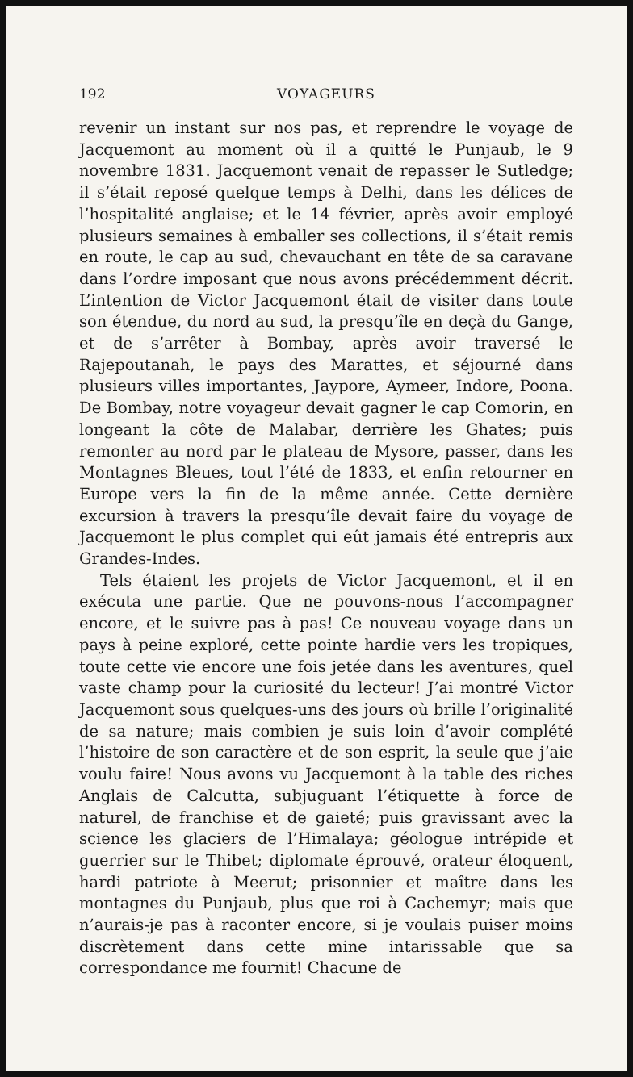192 VOYAGEURS
revenir un instant sur nos pas, et reprendre le voyage de Jacquemont au moment où il a quitté le Punjaub, le 9 novembre 1831. Jacquemont venait de repasser le Sutledge; il s’était reposé quelque temps à Delhi, dans les délices de l’hospitalité anglaise; et le 14 février, après avoir employé plusieurs semaines à emballer ses collections, il s’était remis en route, le cap au sud, chevauchant en tête de sa caravane dans l’ordre imposant que nous avons précédemment décrit. L’intention de Victor Jacquemont était de visiter dans toute son étendue, du nord au sud, la presqu’île en deçà du Gange, et de s’arrêter à Bombay, après avoir traversé le Rajepoutanah, le pays des Marattes, et séjourné dans plusieurs villes importantes, Jaypore, Aymeer, Indore, Poona. De Bombay, notre voyageur devait gagner le cap Comorin, en longeant la côte de Malabar, derrière les Ghates; puis remonter au nord par le plateau de Mysore, passer, dans les Montagnes Bleues, tout l’été de 1833, et enfin retourner en Europe vers la fin de la même année. Cette dernière excursion à travers la presqu’île devait faire du voyage de Jacquemont le plus complet qui eût jamais été entrepris aux Grandes-Indes.
Tels étaient les projets de Victor Jacquemont, et il en exécuta une partie. Que ne pouvons-nous l’accompagner encore, et le suivre pas à pas! Ce nouveau voyage dans un pays à peine exploré, cette pointe hardie vers les tropiques, toute cette vie encore une fois jetée dans les aventures, quel vaste champ pour la curiosité du lecteur! J’ai montré Victor Jacquemont sous quelques-uns des jours où brille l’originalité de sa nature; mais combien je suis loin d’avoir complété l’histoire de son caractère et de son esprit, la seule que j’aie voulu faire! Nous avons vu Jacquemont à la table des riches Anglais de Calcutta, subjuguant l’étiquette à force de naturel, de franchise et de gaieté; puis gravissant avec la science les glaciers de l’Himalaya; géologue intrépide et guerrier sur le Thibet; diplomate éprouvé, orateur éloquent, hardi patriote à Meerut; prisonnier et maître dans les montagnes du Punjaub, plus que roi à Cachemyr; mais que n’aurais-je pas à raconter encore, si je voulais puiser moins discrètement dans cette mine intarissable que sa correspondance me fournit! Chacune de